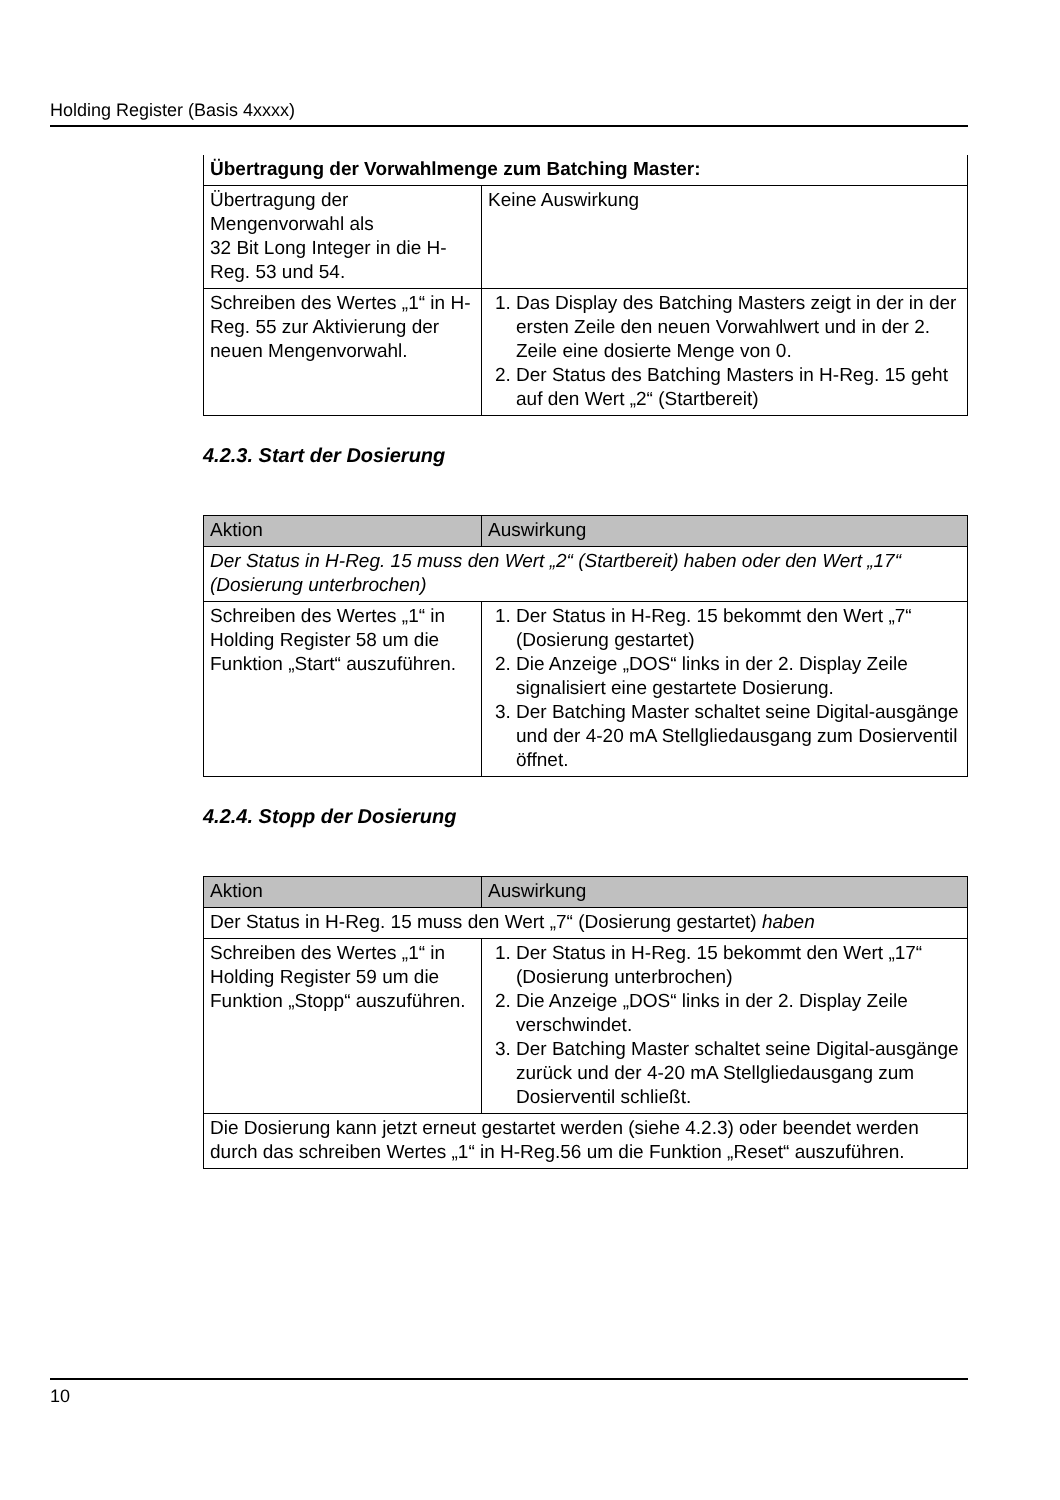Holding Register (Basis 4xxxx)
| Übertragung der Vorwahlmenge zum Batching Master: | |
| Übertragung der Mengenvorwahl als 32 Bit Long Integer in die H-Reg. 53 und 54. | Keine Auswirkung |
| Schreiben des Wertes „1“ in H-Reg. 55 zur Aktivierung der neuen Mengenvorwahl. | 1. Das Display des Batching Masters zeigt in der in der ersten Zeile den neuen Vorwahlwert und in der 2. Zeile eine dosierte Menge von 0. 2. Der Status des Batching Masters in H-Reg. 15 geht auf den Wert „2“ (Startbereit) |
4.2.3. Start der Dosierung
| Aktion | Auswirkung |
| --- | --- |
| Der Status in H-Reg. 15 muss den Wert „2“ (Startbereit) haben oder den Wert „17“ (Dosierung unterbrochen) | |
| Schreiben des Wertes „1“ in Holding Register 58 um die Funktion „Start“ auszuführen. | 1. Der Status in H-Reg. 15 bekommt den Wert „7“ (Dosierung gestartet) 2. Die Anzeige „DOS“ links in der 2. Display Zeile signalisiert eine gestartete Dosierung. 3. Der Batching Master schaltet seine Digital-ausgänge und der 4-20 mA Stellgliedausgang zum Dosierventil öffnet. |
4.2.4. Stopp der Dosierung
| Aktion | Auswirkung |
| --- | --- |
| Der Status in H-Reg. 15 muss den Wert „7“ (Dosierung gestartet) haben | |
| Schreiben des Wertes „1“ in Holding Register 59 um die Funktion „Stopp“ auszuführen. | 1. Der Status in H-Reg. 15 bekommt den Wert „17“ (Dosierung unterbrochen) 2. Die Anzeige „DOS“ links in der 2. Display Zeile verschwindet. 3. Der Batching Master schaltet seine Digital-ausgänge zurück und der 4-20 mA Stellgliedausgang zum Dosierventil schließt. |
| Die Dosierung kann jetzt erneut gestartet werden (siehe 4.2.3) oder beendet werden durch das schreiben Wertes „1“ in H-Reg.56 um die Funktion „Reset“ auszuführen. | |
10